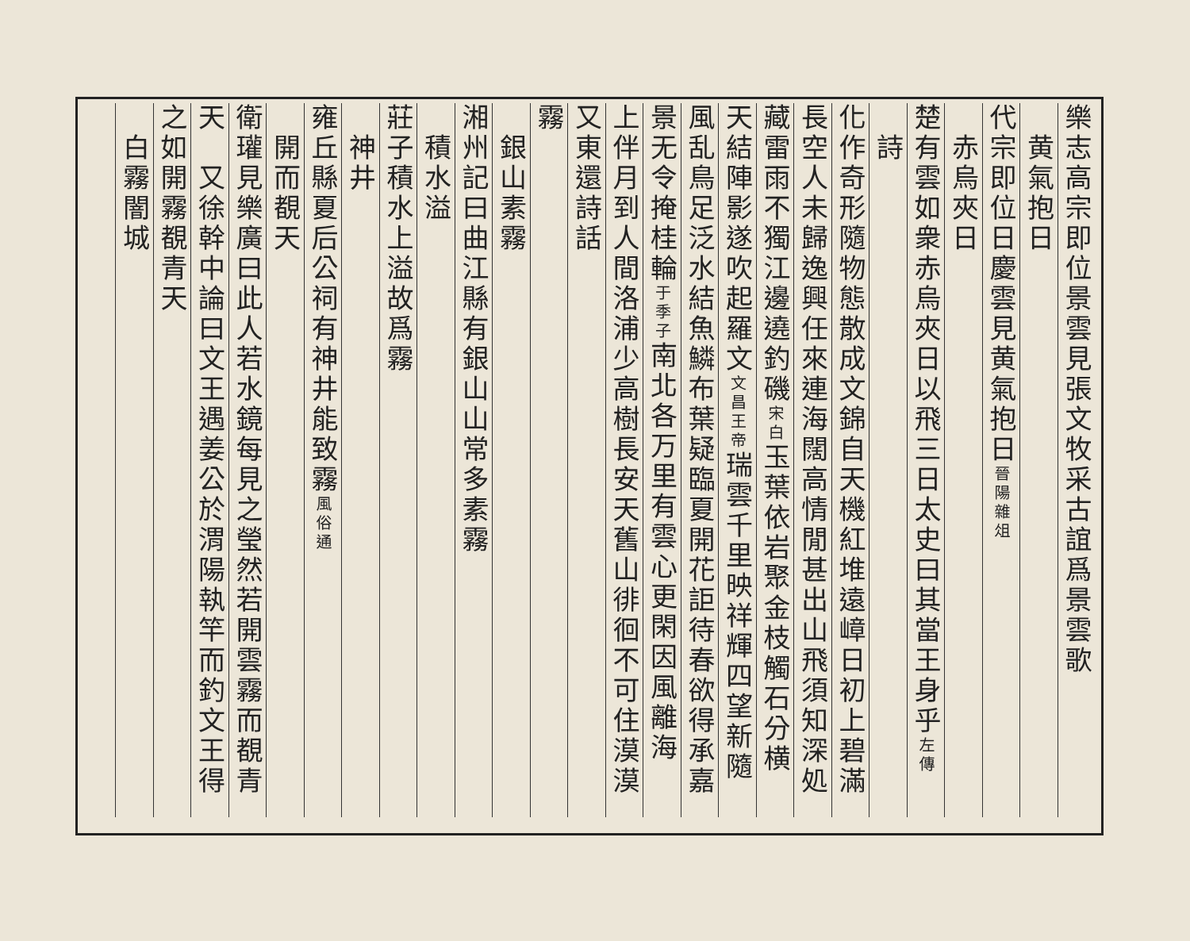樂志高宗即位景雲見張文牧采古誼爲景雲歌
　黄氣抱日
代宗即位日慶雲見黄氣抱日晉陽雜俎
　赤烏夾日
楚有雲如衆赤烏夾日以飛三日太史曰其當王身乎左傳
　詩
化作奇形隨物態散成文錦自天機紅堆遠嶂日初上碧滿
長空人未歸逸興任來連海闊高情閒甚出山飛須知深処
藏雷雨不獨江邊遶釣磯宋白玉葉依岩聚金枝觸石分横
天結陣影遂吹起羅文文昌王帝瑞雲千里映祥輝四望新隨
風乱鳥足泛水結魚鱗布葉疑臨夏開花詎待春欲得承嘉
景无令掩桂輪于季子南北各万里有雲心更閑因風離海
上伴月到人間洛浦少高樹長安天舊山徘徊不可住漠漠
又東還詩話
霧
　銀山素霧
湘州記曰曲江縣有銀山山常多素霧
　積水溢
莊子積水上溢故爲霧
　神井
雍丘縣夏后公祠有神井能致霧風俗通
　開而覩天
衛瓘見樂廣曰此人若水鏡每見之瑩然若開雲霧而覩青
天　又徐幹中論曰文王遇姜公於渭陽執竿而釣文王得
之如開霧覩青天
　白霧闇城